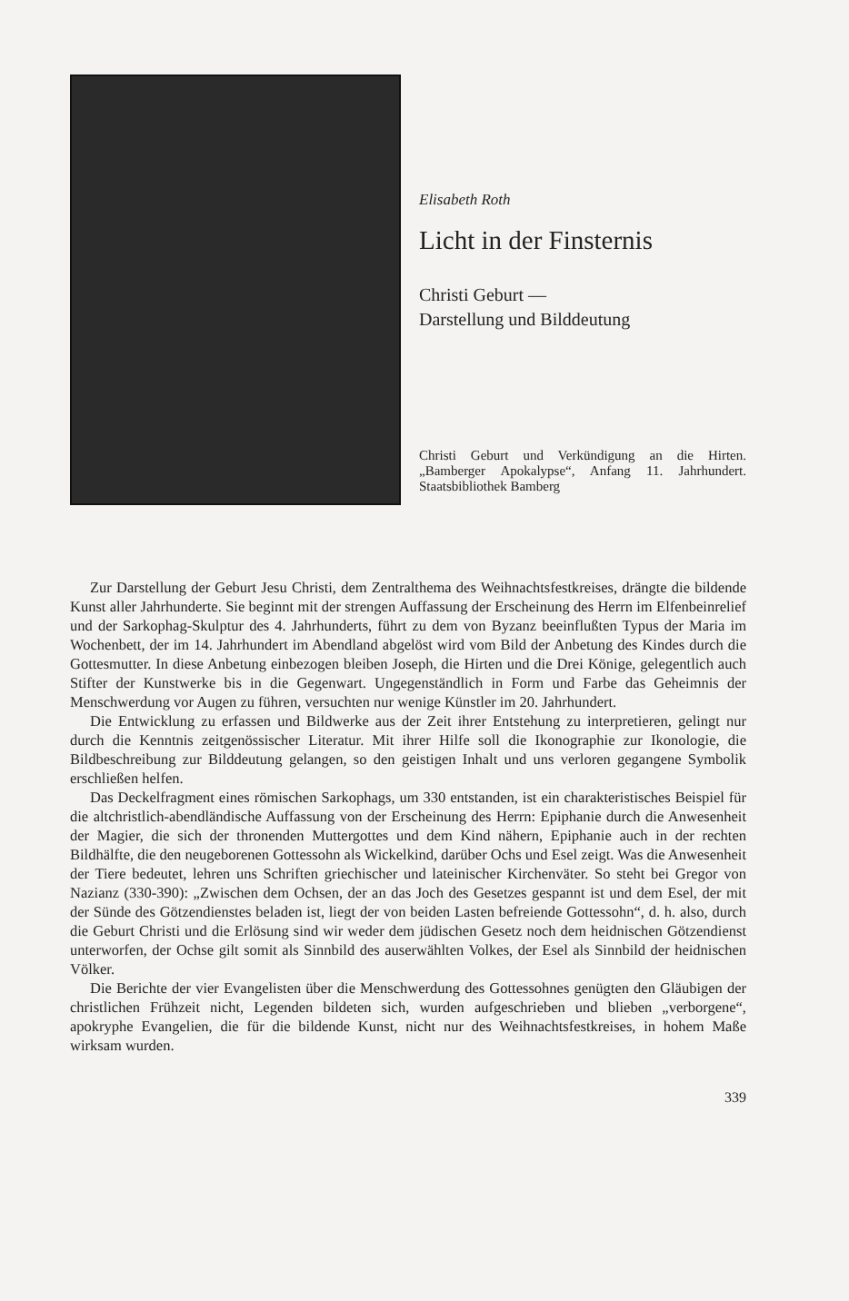Elisabeth Roth
Licht in der Finsternis
Christi Geburt —
Darstellung und Bilddeutung
Christi Geburt und Verkündigung an die Hirten. „Bamberger Apokalypse“, Anfang 11. Jahrhundert. Staatsbibliothek Bamberg
Zur Darstellung der Geburt Jesu Christi, dem Zentralthema des Weihnachtsfestkreises, drängte die bildende Kunst aller Jahrhunderte. Sie beginnt mit der strengen Auffassung der Erscheinung des Herrn im Elfenbeinrelief und der Sarkophag-Skulptur des 4. Jahrhunderts, führt zu dem von Byzanz beeinflußten Typus der Maria im Wochenbett, der im 14. Jahrhundert im Abendland abgelöst wird vom Bild der Anbetung des Kindes durch die Gottesmutter. In diese Anbetung einbezogen bleiben Joseph, die Hirten und die Drei Könige, gelegentlich auch Stifter der Kunstwerke bis in die Gegenwart. Ungegenständlich in Form und Farbe das Geheimnis der Menschwerdung vor Augen zu führen, versuchten nur wenige Künstler im 20. Jahrhundert.
Die Entwicklung zu erfassen und Bildwerke aus der Zeit ihrer Entstehung zu interpretieren, gelingt nur durch die Kenntnis zeitgenössischer Literatur. Mit ihrer Hilfe soll die Ikonographie zur Ikonologie, die Bildbeschreibung zur Bilddeutung gelangen, so den geistigen Inhalt und uns verloren gegangene Symbolik erschließen helfen.
Das Deckelfragment eines römischen Sarkophags, um 330 entstanden, ist ein charakteristisches Beispiel für die altchristlich-abendländische Auffassung von der Erscheinung des Herrn: Epiphanie durch die Anwesenheit der Magier, die sich der thronenden Muttergottes und dem Kind nähern, Epiphanie auch in der rechten Bildhälfte, die den neugeborenen Gottessohn als Wickelkind, darüber Ochs und Esel zeigt. Was die Anwesenheit der Tiere bedeutet, lehren uns Schriften griechischer und lateinischer Kirchenväter. So steht bei Gregor von Nazianz (330-390): „Zwischen dem Ochsen, der an das Joch des Gesetzes gespannt ist und dem Esel, der mit der Sünde des Götzendienstes beladen ist, liegt der von beiden Lasten befreiende Gottessohn“, d. h. also, durch die Geburt Christi und die Erlösung sind wir weder dem jüdischen Gesetz noch dem heidnischen Götzendienst unterworfen, der Ochse gilt somit als Sinnbild des auserwählten Volkes, der Esel als Sinnbild der heidnischen Völker.
Die Berichte der vier Evangelisten über die Menschwerdung des Gottessohnes genügten den Gläubigen der christlichen Frühzeit nicht, Legenden bildeten sich, wurden aufgeschrieben und blieben „verborgene“, apokryphe Evangelien, die für die bildende Kunst, nicht nur des Weihnachtsfestkreises, in hohem Maße wirksam wurden.
339